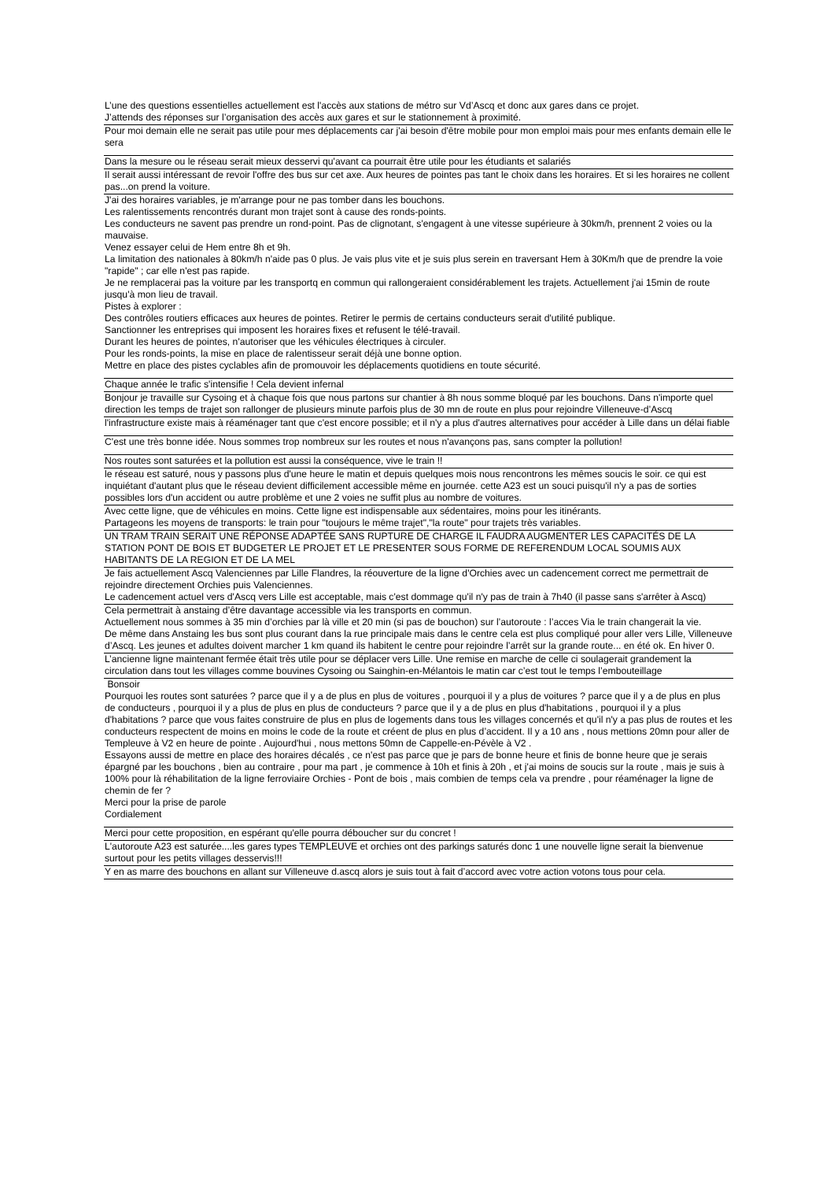| L’une des questions essentielles actuellement est l'accès aux stations de métro sur Vd’Ascq et donc aux gares dans ce projet. J’attends des réponses sur l’organisation des accès aux gares et sur le stationnement à proximité. |
| Pour moi demain elle ne serait pas utile pour mes déplacements car j'ai besoin d'être mobile pour mon emploi mais pour mes enfants demain elle le sera |
| Dans la mesure ou le réseau serait mieux desservi qu'avant ca pourrait être utile pour les étudiants et salariés |
| Il serait aussi intéressant de revoir l'offre des bus sur cet axe. Aux heures de pointes pas tant le choix dans les horaires. Et si les horaires ne collent pas...on prend la voiture. |
| J'ai des horaires variables, je m'arrange pour ne pas tomber dans les bouchons. Les ralentissements rencontrés durant mon trajet sont à cause des ronds-points. Les conducteurs ne savent pas prendre un rond-point. Pas de clignotant, s'engagent à une vitesse supérieure à 30km/h, prennent 2 voies ou la mauvaise. Venez essayer celui de Hem entre 8h et 9h. La limitation des nationales à 80km/h n'aide pas 0 plus. Je vais plus vite et je suis plus serein en traversant Hem à 30Km/h que de prendre la voie "rapide" ; car elle n'est pas rapide. Je ne remplacerai pas la voiture par les transportq en commun qui rallongeraient considérablement les trajets. Actuellement j'ai 15min de route jusqu'à mon lieu de travail. Pistes à explorer : Des contrôles routiers efficaces aux heures de pointes. Retirer le permis de certains conducteurs serait d'utilité publique. Sanctionner les entreprises qui imposent les horaires fixes et refusent le télé-travail. Durant les heures de pointes, n'autoriser que les véhicules électriques à circuler. Pour les ronds-points, la mise en place de ralentisseur serait déjà une bonne option. Mettre en place des pistes cyclables afin de promouvoir les déplacements quotidiens en toute sécurité. |
| Chaque année le trafic s'intensifie ! Cela devient infernal |
| Bonjour je travaille sur Cysoing et à chaque fois que nous partons sur chantier à 8h nous somme bloqué par les bouchons. Dans n'importe quel direction les temps de trajet son rallonger de plusieurs minute parfois plus de 30 mn de route en plus pour rejoindre Villeneuve-d’Ascq |
| l'infrastructure existe mais à réaménager tant que c'est encore possible; et il n'y a plus d'autres alternatives pour accéder à Lille dans un délai fiable |
| C'est une très bonne idée. Nous sommes trop nombreux sur les routes et nous n'avançons pas, sans compter la pollution! |
| Nos routes sont saturées et la pollution est aussi la conséquence, vive le train !! |
| le réseau est saturé, nous y passons plus d'une heure le matin et depuis quelques mois nous rencontrons les mêmes soucis le soir. ce qui est inquiétant d'autant plus que le réseau devient difficilement accessible même en journée. cette A23 est un souci puisqu'il n'y a pas de sorties possibles lors d'un accident ou autre problème et une 2 voies ne suffit plus au nombre de voitures. |
| Avec cette ligne, que de véhicules en moins. Cette ligne est indispensable aux sédentaires, moins pour les itinérants. Partageons les moyens de transports: le train pour "toujours le même trajet","la route" pour trajets très variables. |
| UN TRAM TRAIN SERAIT UNE RÉPONSE ADAPTÉE SANS RUPTURE DE CHARGE IL FAUDRA AUGMENTER LES CAPACITÉS DE LA STATION PONT DE BOIS ET BUDGETER LE PROJET ET LE PRESENTER SOUS FORME DE REFERENDUM LOCAL SOUMIS AUX HABITANTS DE LA REGION ET DE LA MEL |
| Je fais actuellement Ascq Valenciennes par Lille Flandres, la réouverture de la ligne d'Orchies avec un cadencement correct me permettrait de rejoindre directement Orchies puis Valenciennes. Le cadencement actuel vers d'Ascq vers Lille est acceptable, mais c'est dommage qu'il n'y pas de train à 7h40 (il passe sans s'arrêter à Ascq) |
| Cela permettrait à anstaing d’être davantage accessible via les transports en commun. Actuellement nous sommes à 35 min d’orchies par là ville et 20 min (si pas de bouchon) sur l’autoroute : l’acces Via le train changerait la vie. De même dans Anstaing les bus sont plus courant dans la rue principale mais dans le centre cela est plus compliqué pour aller vers Lille, Villeneuve d’Ascq. Les jeunes et adultes doivent marcher 1 km quand ils habitent le centre pour rejoindre l’arrêt sur la grande route... en été ok. En hiver 0. |
| L’ancienne ligne maintenant fermée était très utile pour se déplacer vers Lille. Une remise en marche de celle ci soulagerait grandement la circulation dans tout les villages comme bouvines Cysoing ou Sainghin-en-Mélantois le matin car c’est tout le temps l’embouteillage |
| Bonsoir Pourquoi les routes sont saturées ? parce que il y a de plus en plus de voitures , pourquoi il y a plus de voitures ? parce que il y a de plus en plus de conducteurs , pourquoi il y a plus de plus en plus de conducteurs ? parce que il y a de plus en plus d'habitations , pourquoi il y a plus d'habitations ? parce que vous faites construire de plus en plus de logements dans tous les villages concernés et qu'il n'y a pas plus de routes et les conducteurs respectent de moins en moins le code de la route et créent de plus en plus d’accident. Il y a 10 ans , nous mettions 20mn pour aller de Templeuve à V2 en heure de pointe . Aujourd'hui , nous mettons 50mn de Cappelle-en-Pévèle à V2 . Essayons aussi de mettre en place des horaires décalés , ce n'est pas parce que je pars de bonne heure et finis de bonne heure que je serais épargné par les bouchons , bien au contraire , pour ma part , je commence à 10h et finis à 20h , et j'ai moins de soucis sur la route , mais je suis à 100% pour là réhabilitation de la ligne ferroviaire Orchies - Pont de bois , mais combien de temps cela va prendre , pour réaménager la ligne de chemin de fer ? Merci pour la prise de parole Cordialement |
| Merci pour cette proposition, en espérant qu'elle pourra déboucher sur du concret ! |
| L'autoroute A23 est saturée....les gares types TEMPLEUVE et orchies ont des parkings saturés donc 1 une nouvelle ligne serait la bienvenue surtout pour les petits villages desservis!!! |
| Y en as marre des bouchons en allant sur Villeneuve d.ascq alors je suis tout à fait d’accord avec votre action votons tous pour cela. |